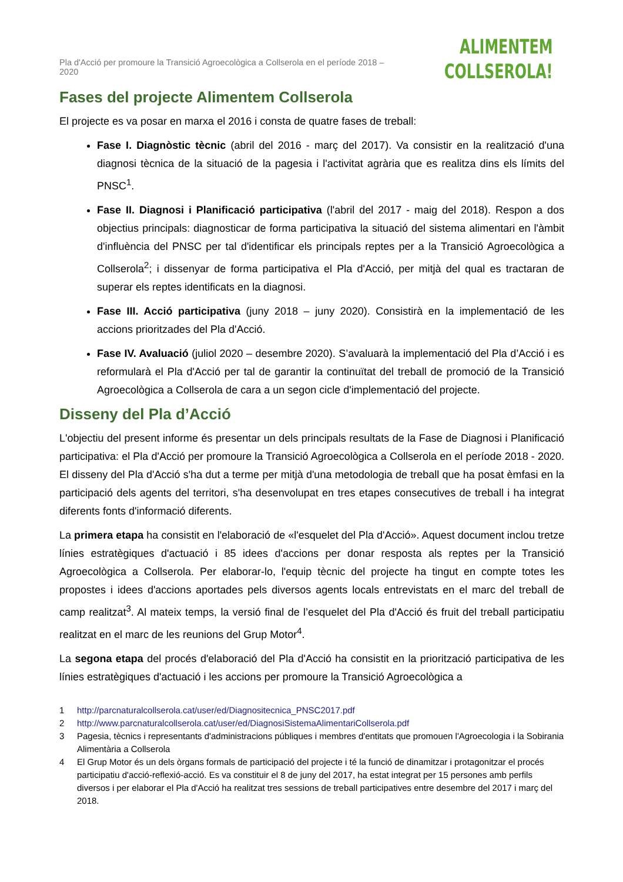Pla d'Acció per promoure la Transició Agroecològica a Collserola en el període 2018 – 2020
ALIMENTEM
COLLSEROLA!
Fases del projecte Alimentem Collserola
El projecte es va posar en marxa el 2016 i consta de quatre fases de treball:
Fase I. Diagnòstic tècnic (abril del 2016 - març del 2017). Va consistir en la realització d'una diagnosi tècnica de la situació de la pagesia i l'activitat agrària que es realitza dins els límits del PNSC<sup>1</sup>.
Fase II. Diagnosi i Planificació participativa (l'abril del 2017 - maig del 2018). Respon a dos objectius principals: diagnosticar de forma participativa la situació del sistema alimentari en l'àmbit d'influència del PNSC per tal d'identificar els principals reptes per a la Transició Agroecològica a Collserola<sup>2</sup>; i dissenyar de forma participativa el Pla d'Acció, per mitjà del qual es tractaran de superar els reptes identificats en la diagnosi.
Fase III. Acció participativa (juny 2018 – juny 2020). Consistirà en la implementació de les accions prioritzades del Pla d'Acció.
Fase IV. Avaluació (juliol 2020 – desembre 2020). S’avaluarà la implementació del Pla d’Acció i es reformularà el Pla d'Acció per tal de garantir la continuïtat del treball de promoció de la Transició Agroecològica a Collserola de cara a un segon cicle d'implementació del projecte.
Disseny del Pla d’Acció
L'objectiu del present informe és presentar un dels principals resultats de la Fase de Diagnosi i Planificació participativa: el Pla d'Acció per promoure la Transició Agroecològica a Collserola en el període 2018 - 2020. El disseny del Pla d'Acció s'ha dut a terme per mitjà d'una metodologia de treball que ha posat èmfasi en la participació dels agents del territori, s'ha desenvolupat en tres etapes consecutives de treball i ha integrat diferents fonts d'informació diferents.
La primera etapa ha consistit en l'elaboració de «l'esquelet del Pla d'Acció». Aquest document inclou tretze línies estratègiques d'actuació i 85 idees d'accions per donar resposta als reptes per la Transició Agroecològica a Collserola. Per elaborar-lo, l'equip tècnic del projecte ha tingut en compte totes les propostes i idees d'accions aportades pels diversos agents locals entrevistats en el marc del treball de camp realitzat<sup>3</sup>. Al mateix temps, la versió final de l’esquelet del Pla d'Acció és fruit del treball participatiu realitzat en el marc de les reunions del Grup Motor<sup>4</sup>.
La segona etapa del procés d'elaboració del Pla d'Acció ha consistit en la priorització participativa de les línies estratègiques d'actuació i les accions per promoure la Transició Agroecològica a
1 http://parcnaturalcollserola.cat/user/ed/Diagnositecnica_PNSC2017.pdf
2 http://www.parcnaturalcollserola.cat/user/ed/DiagnosiSistemaAlimentariCollserola.pdf
3 Pagesia, tècnics i representants d'administracions públiques i membres d'entitats que promouen l'Agroecologia i la Sobirania Alimentària a Collserola
4 El Grup Motor és un dels òrgans formals de participació del projecte i té la funció de dinamitzar i protagonitzar el procés participatiu d'acció-reflexió-acció. Es va constituir el 8 de juny del 2017, ha estat integrat per 15 persones amb perfils diversos i per elaborar el Pla d'Acció ha realitzat tres sessions de treball participatives entre desembre del 2017 i març del 2018.